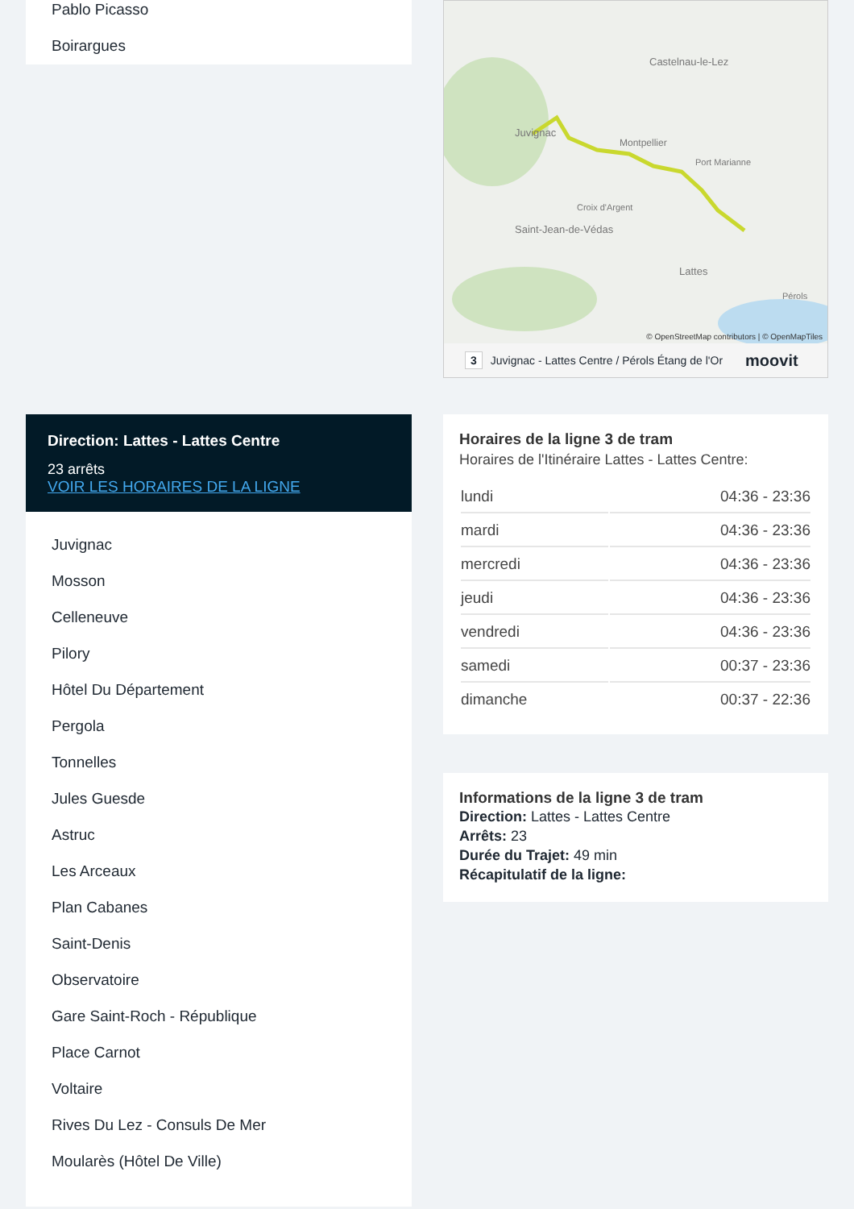Pablo Picasso
Boirargues
Direction: Lattes - Lattes Centre
23 arrêts
VOIR LES HORAIRES DE LA LIGNE
Juvignac
Mosson
Celleneuve
Pilory
Hôtel Du Département
Pergola
Tonnelles
Jules Guesde
Astruc
Les Arceaux
Plan Cabanes
Saint-Denis
Observatoire
Gare Saint-Roch - République
Place Carnot
Voltaire
Rives Du Lez - Consuls De Mer
Moularès (Hôtel De Ville)
Castelnau-le-Lez
Montpellier
Juvignac
Saint-Jean-de-Védas
Lattes
Port Marianne
Croix d'Argent
Pérols
© OpenStreetMap contributors | © OpenMapTiles
3 Juvignac - Lattes Centre / Pérols Étang de l'Or moovit
Horaires de la ligne 3 de tram
Horaires de l'Itinéraire Lattes - Lattes Centre:
| lundi | 04:36 - 23:36 |
| mardi | 04:36 - 23:36 |
| mercredi | 04:36 - 23:36 |
| jeudi | 04:36 - 23:36 |
| vendredi | 04:36 - 23:36 |
| samedi | 00:37 - 23:36 |
| dimanche | 00:37 - 22:36 |
Informations de la ligne 3 de tram
Direction: Lattes - Lattes Centre
Arrêts: 23
Durée du Trajet: 49 min
Récapitulatif de la ligne: